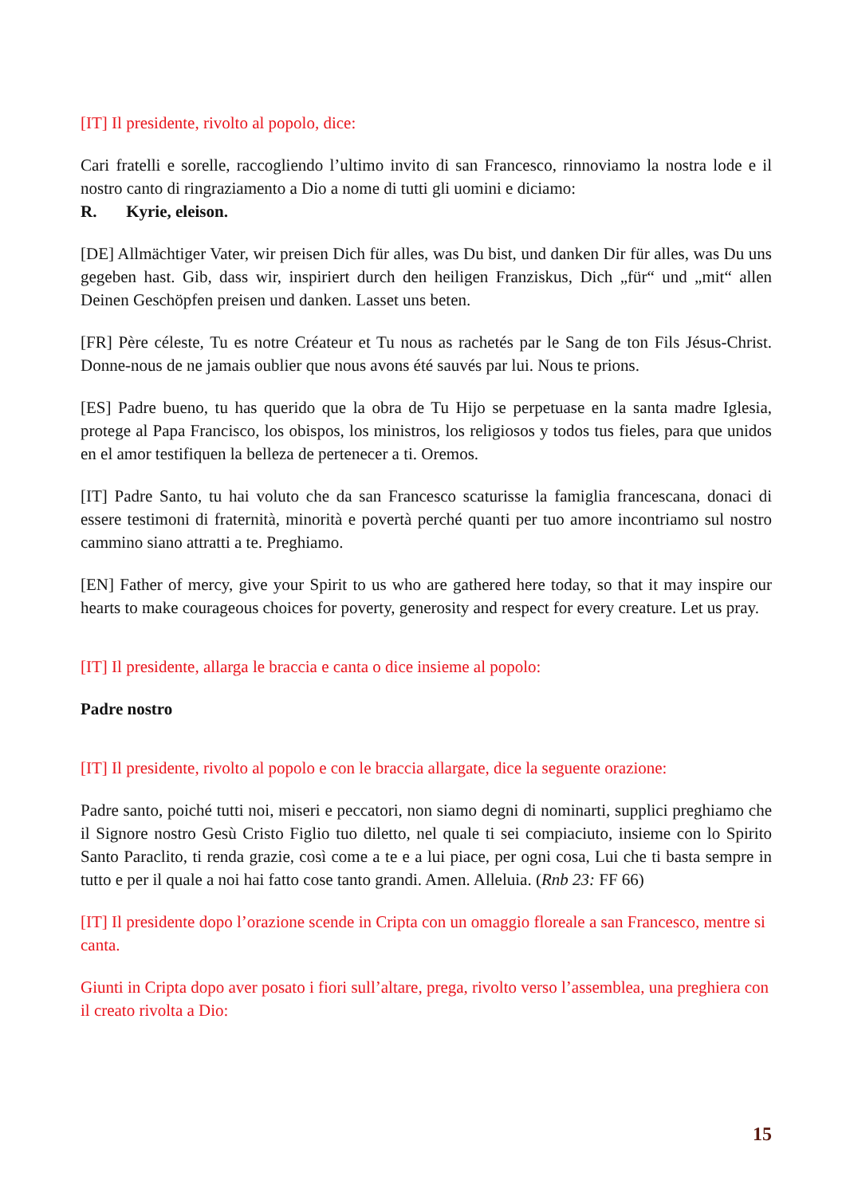[IT] Il presidente, rivolto al popolo, dice:
Cari fratelli e sorelle, raccogliendo l’ultimo invito di san Francesco, rinnoviamo la nostra lode e il nostro canto di ringraziamento a Dio a nome di tutti gli uomini e diciamo:
R. Kyrie, eleison.
[DE] Allmächtiger Vater, wir preisen Dich für alles, was Du bist, und danken Dir für alles, was Du uns gegeben hast. Gib, dass wir, inspiriert durch den heiligen Franziskus, Dich „für“ und „mit“ allen Deinen Geschöpfen preisen und danken. Lasset uns beten.
[FR] Père céleste, Tu es notre Créateur et Tu nous as rachetés par le Sang de ton Fils Jésus-Christ. Donne-nous de ne jamais oublier que nous avons été sauvés par lui. Nous te prions.
[ES] Padre bueno, tu has querido que la obra de Tu Hijo se perpetuase en la santa madre Iglesia, protege al Papa Francisco, los obispos, los ministros, los religiosos y todos tus fieles, para que unidos en el amor testifiquen la belleza de pertenecer a ti. Oremos.
[IT] Padre Santo, tu hai voluto che da san Francesco scaturisse la famiglia francescana, donaci di essere testimoni di fraternità, minorità e povertà perché quanti per tuo amore incontriamo sul nostro cammino siano attratti a te. Preghiamo.
[EN] Father of mercy, give your Spirit to us who are gathered here today, so that it may inspire our hearts to make courageous choices for poverty, generosity and respect for every creature. Let us pray.
[IT] Il presidente, allarga le braccia e canta o dice insieme al popolo:
Padre nostro
[IT] Il presidente, rivolto al popolo e con le braccia allargate, dice la seguente orazione:
Padre santo, poiché tutti noi, miseri e peccatori, non siamo degni di nominarti, supplici preghiamo che il Signore nostro Gesù Cristo Figlio tuo diletto, nel quale ti sei compiaciuto, insieme con lo Spirito Santo Paraclito, ti renda grazie, così come a te e a lui piace, per ogni cosa, Lui che ti basta sempre in tutto e per il quale a noi hai fatto cose tanto grandi. Amen. Alleluia. (Rnb 23: FF 66)
[IT] Il presidente dopo l’orazione scende in Cripta con un omaggio floreale a san Francesco, mentre si canta.
Giunti in Cripta dopo aver posato i fiori sull’altare, prega, rivolto verso l’assemblea, una preghiera con il creato rivolta a Dio:
15